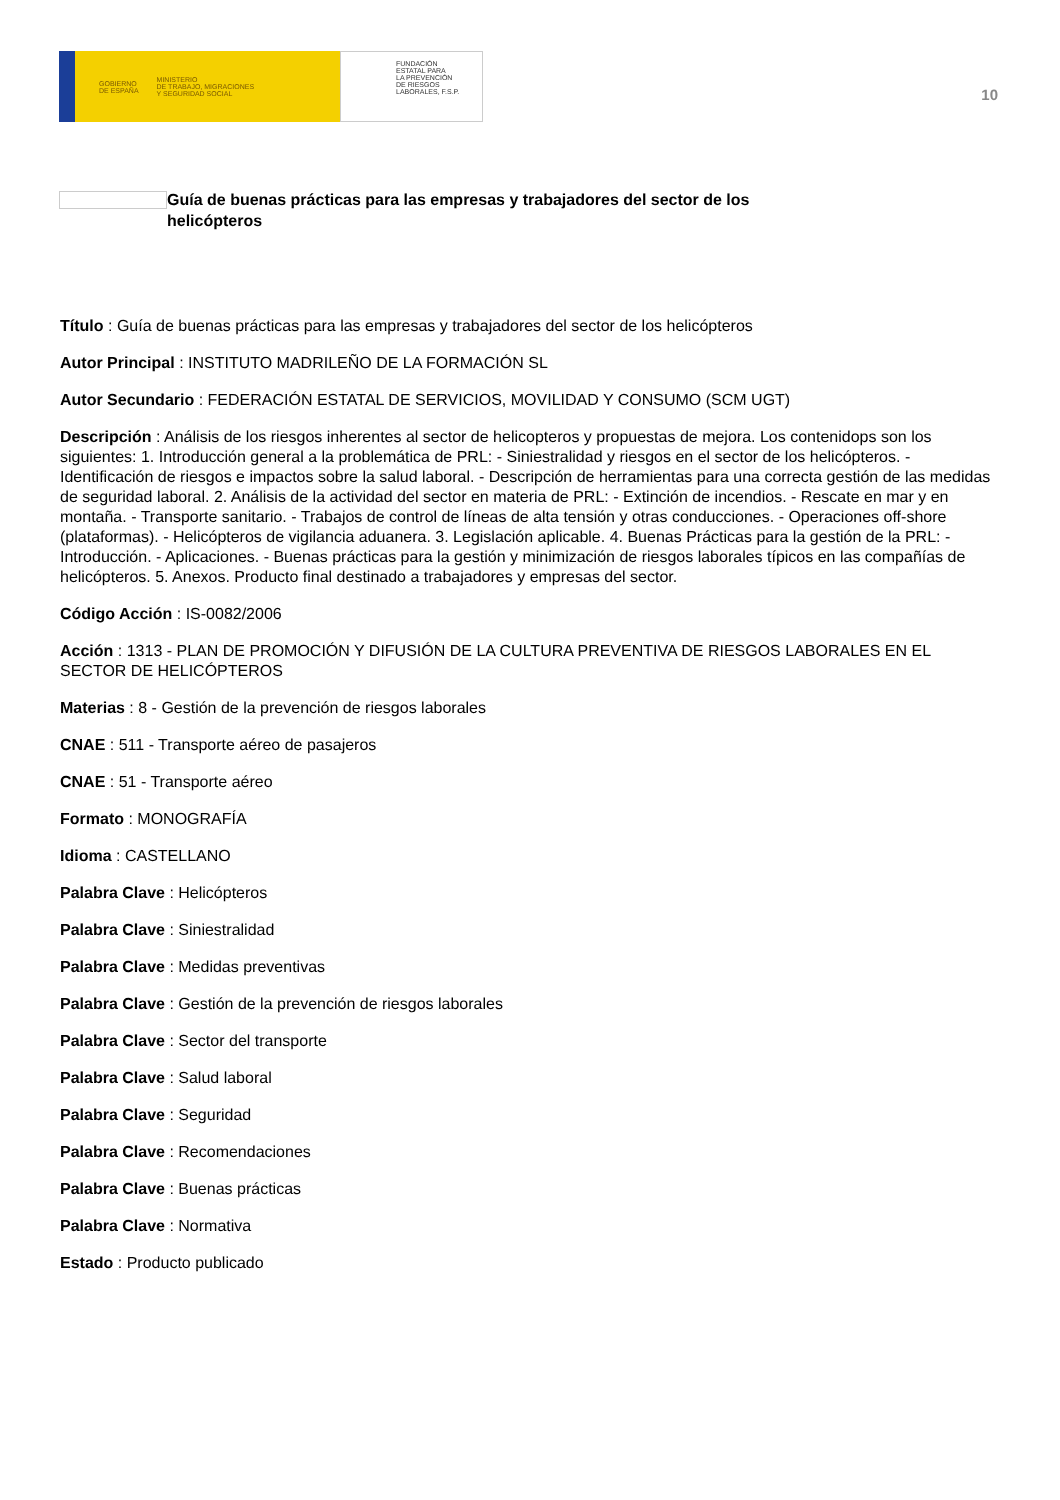GOBIERNO
DE ESPAÑA MINISTERIO
DE TRABAJO, MIGRACIONES
Y SEGURIDAD SOCIAL
FUNDACIÓN
ESTATAL PARA
LA PREVENCIÓN
DE RIESGOS
LABORALES, F.S.P.
10
Guía de buenas prácticas para las empresas y trabajadores del sector de los helicópteros
Título : Guía de buenas prácticas para las empresas y trabajadores del sector de los helicópteros
Autor Principal : INSTITUTO MADRILEÑO DE LA FORMACIÓN SL
Autor Secundario : FEDERACIÓN ESTATAL DE SERVICIOS, MOVILIDAD Y CONSUMO (SCM UGT)
Descripción : Análisis de los riesgos inherentes al sector de helicopteros y propuestas de mejora. Los contenidops son los siguientes: 1. Introducción general a la problemática de PRL: - Siniestralidad y riesgos en el sector de los helicópteros. - Identificación de riesgos e impactos sobre la salud laboral. - Descripción de herramientas para una correcta gestión de las medidas de seguridad laboral. 2. Análisis de la actividad del sector en materia de PRL: - Extinción de incendios. - Rescate en mar y en montaña. - Transporte sanitario. - Trabajos de control de líneas de alta tensión y otras conducciones. - Operaciones off-shore (plataformas). - Helicópteros de vigilancia aduanera. 3. Legislación aplicable. 4. Buenas Prácticas para la gestión de la PRL: - Introducción. - Aplicaciones. - Buenas prácticas para la gestión y minimización de riesgos laborales típicos en las compañías de helicópteros. 5. Anexos. Producto final destinado a trabajadores y empresas del sector.
Código Acción : IS-0082/2006
Acción : 1313 - PLAN DE PROMOCIÓN Y DIFUSIÓN DE LA CULTURA PREVENTIVA DE RIESGOS LABORALES EN EL SECTOR DE HELICÓPTEROS
Materias : 8 - Gestión de la prevención de riesgos laborales
CNAE : 511 - Transporte aéreo de pasajeros
CNAE : 51 - Transporte aéreo
Formato : MONOGRAFÍA
Idioma : CASTELLANO
Palabra Clave : Helicópteros
Palabra Clave : Siniestralidad
Palabra Clave : Medidas preventivas
Palabra Clave : Gestión de la prevención de riesgos laborales
Palabra Clave : Sector del transporte
Palabra Clave : Salud laboral
Palabra Clave : Seguridad
Palabra Clave : Recomendaciones
Palabra Clave : Buenas prácticas
Palabra Clave : Normativa
Estado : Producto publicado